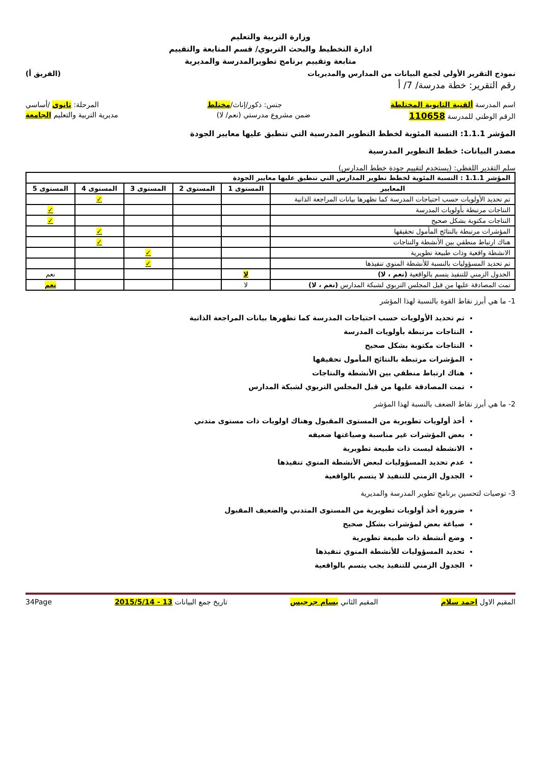وزارة التربية والتعليم
ادارة التخطيط والبحث التربوي/ قسم المتابعة والتقييم
متابعة وتقييم برنامج تطويرالمدرسة والمديرية
نموذج التقرير الأولي لجمع البيانات من المدارس والمديريات (الفريق أ)
رقم التقرير: خطة مدرسة/ 7/ أ
اسم المدرسة ألقنية الثانوية المختلطة جنس: ذكور/إناث/مختلط المرحلة: ثانوي /أساسي
الرقم الوطني للمدرسة 110658 ضمن مشروع مدرستي (نعم/ لا) مديرية التربية والتعليم الجامعة
المؤشر 1.1.1: النسبة المئوية لخطط التطوير المدرسية التي تنطبق عليها معايير الجودة
مصدر البيانات: خطط التطوير المدرسية
سلم التقدير اللفظي: (يستخدم لتقييم جودة خطط المدارس)
| المؤشر 1.1.1 : النسبة المئوية لخطط تطوير المدارس التي تنطبق عليها معايير الجودة | | | | | |
| --- | --- | --- | --- | --- | --- |
| المعايير | المستوى 1 | المستوى 2 | المستوى 3 | المستوى 4 | المستوى 5 |
| تم تحديد الأولويات حسب احتياجات المدرسة كما تظهرها بيانات المراجعة الذاتية | | | | ✓ | |
| النتاجات مرتبطة بأولويات المدرسة | | | | | ✓ |
| النتاجات مكتوبة بشكل صحيح | | | | | ✓ |
| المؤشرات مرتبطة بالنتائج المأمول تحقيقها | | | | ✓ | |
| هناك ارتباط منطقي بين الأنشطة والنتاجات | | | | ✓ | |
| الانشطة واقعية وذات طبيعة تطويرية | | | ✓ | | |
| تم تحديد المسؤوليات بالنسبة للأنشطة المنوي تنفيذها | | | ✓ | | |
| الجدول الزمني للتنفيذ يتسم بالواقعية (نعم ، لا) | لا | | | | نعم |
| تمت المصادقة عليها من قبل المجلس التربوي لشبكة المدارس (نعم ، لا) | لا | | | | نعم |
1- ما هي أبرز نقاط القوة بالنسبة لهذا المؤشر
تم تحديد الأولويات حسب احتياجات المدرسة كما تظهرها بيانات المراجعة الذاتية
النتاجات مرتبطة بأولويات المدرسة
النتاجات مكتوبة بشكل صحيح
المؤشرات مرتبطة بالنتائج المأمول تحقيقها
هناك ارتباط منطقي بين الأنشطة والنتاجات
تمت المصادقة عليها من قبل المجلس التربوي لشبكة المدارس
2- ما هي أبرز نقاط الضعف بالنسبة لهذا المؤشر
أخذ أولويات تطويرية من المستوى المقبول وهناك اولويات ذات مستوى متدني
بعض المؤشرات غير مناسبة وصياغتها ضعيفه
الانشطة ليست ذات طبيعة تطويرية
عدم تحديد المسؤوليات لبعض الأنشطة المنوي تنفيذها
الجدول الزمني للتنفيذ لا يتسم بالواقعية
3- توصيات لتحسين برنامج تطوير المدرسة والمديرية
ضرورة أخذ أولويات تطويرية من المستوى المتدني والضعيف المقبول
صياغة بعض لمؤشرات بشكل صحيح
وضع أنشطة ذات طبيعة تطويرية
تحديد المسؤوليات للأنشطة المنوي تنفيذها
الجدول الزمني للتنفيذ يجب يتسم بالواقعية
المقيم الاول احمد سلام المقيم الثاني بسام جرجيس تاريخ جمع البيانات 13 - 2015/5/14 34Page